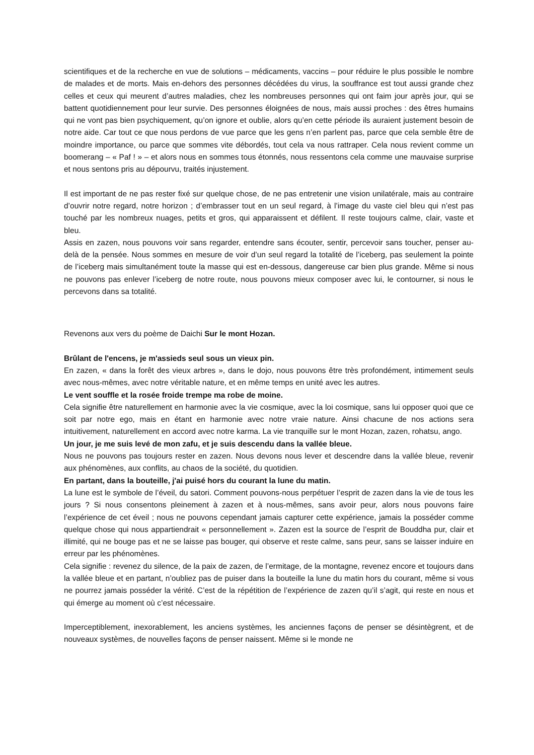scientifiques et de la recherche en vue de solutions – médicaments, vaccins – pour réduire le plus possible le nombre de malades et de morts. Mais en-dehors des personnes décédées du virus, la souffrance est tout aussi grande chez celles et ceux qui meurent d’autres maladies, chez les nombreuses personnes qui ont faim jour après jour, qui se battent quotidiennement pour leur survie. Des personnes éloignées de nous, mais aussi proches : des êtres humains qui ne vont pas bien psychiquement, qu’on ignore et oublie, alors qu’en cette période ils auraient justement besoin de notre aide. Car tout ce que nous perdons de vue parce que les gens n’en parlent pas, parce que cela semble être de moindre importance, ou parce que sommes vite débordés, tout cela va nous rattraper. Cela nous revient comme un boomerang – « Paf ! » – et alors nous en sommes tous étonnés, nous ressentons cela comme une mauvaise surprise et nous sentons pris au dépourvu, traités injustement.
Il est important de ne pas rester fixé sur quelque chose, de ne pas entretenir une vision unilatérale, mais au contraire d’ouvrir notre regard, notre horizon ; d’embrasser tout en un seul regard, à l’image du vaste ciel bleu qui n’est pas touché par les nombreux nuages, petits et gros, qui apparaissent et défilent. Il reste toujours calme, clair, vaste et bleu.
Assis en zazen, nous pouvons voir sans regarder, entendre sans écouter, sentir, percevoir sans toucher, penser au-delà de la pensée. Nous sommes en mesure de voir d’un seul regard la totalité de l’iceberg, pas seulement la pointe de l’iceberg mais simultanément toute la masse qui est en-dessous, dangereuse car bien plus grande. Même si nous ne pouvons pas enlever l’iceberg de notre route, nous pouvons mieux composer avec lui, le contourner, si nous le percevons dans sa totalité.
Revenons aux vers du poème de Daichi Sur le mont Hozan.
Brûlant de l'encens, je m'assieds seul sous un vieux pin.
En zazen, « dans la forêt des vieux arbres », dans le dojo, nous pouvons être très profondément, intimement seuls avec nous-mêmes, avec notre véritable nature, et en même temps en unité avec les autres.
Le vent souffle et la rosée froide trempe ma robe de moine.
Cela signifie être naturellement en harmonie avec la vie cosmique, avec la loi cosmique, sans lui opposer quoi que ce soit par notre ego, mais en étant en harmonie avec notre vraie nature. Ainsi chacune de nos actions sera intuitivement, naturellement en accord avec notre karma. La vie tranquille sur le mont Hozan, zazen, rohatsu, ango.
Un jour, je me suis levé de mon zafu, et je suis descendu dans la vallée bleue.
Nous ne pouvons pas toujours rester en zazen. Nous devons nous lever et descendre dans la vallée bleue, revenir aux phénomènes, aux conflits, au chaos de la société, du quotidien.
En partant, dans la bouteille, j'ai puisé hors du courant la lune du matin.
La lune est le symbole de l’éveil, du satori. Comment pouvons-nous perpétuer l’esprit de zazen dans la vie de tous les jours ? Si nous consentons pleinement à zazen et à nous-mêmes, sans avoir peur, alors nous pouvons faire l’expérience de cet éveil ; nous ne pouvons cependant jamais capturer cette expérience, jamais la posséder comme quelque chose qui nous appartiendrait « personnellement ». Zazen est la source de l’esprit de Bouddha pur, clair et illimité, qui ne bouge pas et ne se laisse pas bouger, qui observe et reste calme, sans peur, sans se laisser induire en erreur par les phénomènes.
Cela signifie : revenez du silence, de la paix de zazen, de l’ermitage, de la montagne, revenez encore et toujours dans la vallée bleue et en partant, n’oubliez pas de puiser dans la bouteille la lune du matin hors du courant, même si vous ne pourrez jamais posséder la vérité. C’est de la répétition de l’expérience de zazen qu’il s’agit, qui reste en nous et qui émerge au moment où c’est nécessaire.
Imperceptiblement, inexorablement, les anciens systèmes, les anciennes façons de penser se désintègrent, et de nouveaux systèmes, de nouvelles façons de penser naissent. Même si le monde ne